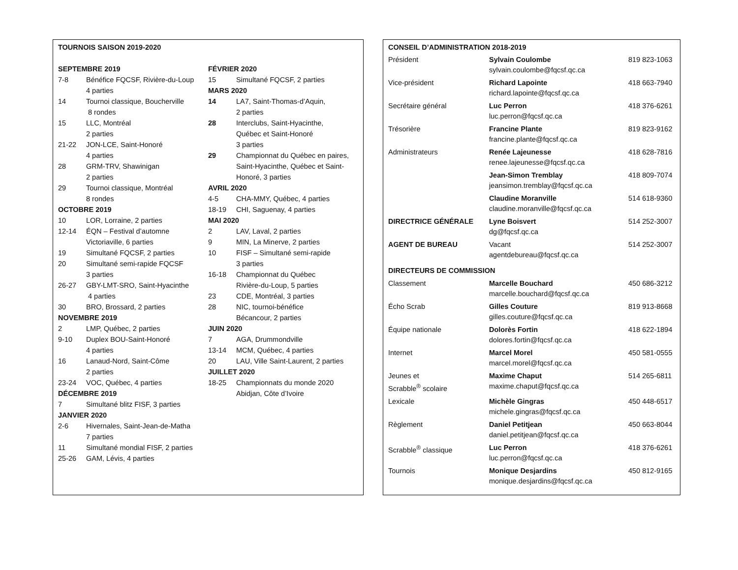TOURNOIS SAISON 2019-2020
SEPTEMBRE 2019
| 7-8 | Bénéfice FQCSF, Rivière-du-Loup 4 parties |
| 14 | Tournoi classique, Boucherville 8 rondes |
| 15 | LLC, Montréal 2 parties |
| 21-22 | JON-LCE, Saint-Honoré 4 parties |
| 28 | GRM-TRV, Shawinigan 2 parties |
| 29 | Tournoi classique, Montréal 8 rondes |
OCTOBRE 2019
| 10 | LOR, Lorraine, 2 parties |
| 12-14 | ÉQN – Festival d’automne Victoriaville, 6 parties |
| 19 | Simultané FQCSF, 2 parties |
| 20 | Simultané semi-rapide FQCSF 3 parties |
| 26-27 | GBY-LMT-SRO, Saint-Hyacinthe 4 parties |
| 30 | BRO, Brossard, 2 parties |
NOVEMBRE 2019
| 2 | LMP, Québec, 2 parties |
| 9-10 | Duplex BOU-Saint-Honoré 4 parties |
| 16 | Lanaud-Nord, Saint-Côme 2 parties |
| 23-24 | VOC, Québec, 4 parties |
DÉCEMBRE 2019
| 7 | Simultané blitz FISF, 3 parties |
JANVIER 2020
| 2-6 | Hivernales, Saint-Jean-de-Matha 7 parties |
| 11 | Simultané mondial FISF, 2 parties |
| 25-26 | GAM, Lévis, 4 parties |
FÉVRIER 2020
| 15 | Simultané FQCSF, 2 parties |
MARS 2020
| 14 | LA7, Saint-Thomas-d’Aquin, 2 parties |
| 28 | Interclubs, Saint-Hyacinthe, Québec et Saint-Honoré 3 parties |
| 29 | Championnat du Québec en paires, Saint-Hyacinthe, Québec et Saint- Honoré, 3 parties |
AVRIL 2020
| 4-5 | CHA-MMY, Québec, 4 parties |
| 18-19 | CHI, Saguenay, 4 parties |
MAI 2020
| 2 | LAV, Laval, 2 parties |
| 9 | MIN, La Minerve, 2 parties |
| 10 | FISF – Simultané semi-rapide 3 parties |
| 16-18 | Championnat du Québec Rivière-du-Loup, 5 parties |
| 23 | CDE, Montréal, 3 parties |
| 28 | NIC, tournoi-bénéfice Bécancour, 2 parties |
JUIN 2020
| 7 | AGA, Drummondville |
| 13-14 | MCM, Québec, 4 parties |
| 20 | LAU, Ville Saint-Laurent, 2 parties |
JUILLET 2020
| 18-25 | Championnats du monde 2020 Abidjan, Côte d’Ivoire |
CONSEIL D’ADMINISTRATION 2018-2019
| Président | Sylvain Coulombe sylvain.coulombe@fqcsf.qc.ca | 819 823-1063 |
| Vice-président | Richard Lapointe richard.lapointe@fqcsf.qc.ca | 418 663-7940 |
| Secrétaire général | Luc Perron luc.perron@fqcsf.qc.ca | 418 376-6261 |
| Trésorière | Francine Plante francine.plante@fqcsf.qc.ca | 819 823-9162 |
| Administrateurs | Renée Lajeunesse renee.lajeunesse@fqcsf.qc.ca | 418 628-7816 |
| | Jean-Simon Tremblay jeansimon.tremblay@fqcsf.qc.ca | 418 809-7074 |
| | Claudine Moranville claudine.moranville@fqcsf.qc.ca | 514 618-9360 |
| DIRECTRICE GÉNÉRALE | Lyne Boisvert dg@fqcsf.qc.ca | 514 252-3007 |
| AGENT DE BUREAU | Vacant agentdebureau@fqcsf.qc.ca | 514 252-3007 |
| DIRECTEURS DE COMMISSION | | |
| Classement | Marcelle Bouchard marcelle.bouchard@fqcsf.qc.ca | 450 686-3212 |
| Écho Scrab | Gilles Couture gilles.couture@fqcsf.qc.ca | 819 913-8668 |
| Équipe nationale | Dolorès Fortin dolores.fortin@fqcsf.qc.ca | 418 622-1894 |
| Internet | Marcel Morel marcel.morel@fqcsf.qc.ca | 450 581-0555 |
| Jeunes et Scrabble<sup>®</sup> scolaire | Maxime Chaput maxime.chaput@fqcsf.qc.ca | 514 265-6811 |
| Lexicale | Michèle Gingras michele.gingras@fqcsf.qc.ca | 450 448-6517 |
| Règlement | Daniel Petitjean daniel.petitjean@fqcsf.qc.ca | 450 663-8044 |
| Scrabble<sup>®</sup> classique | Luc Perron luc.perron@fqcsf.qc.ca | 418 376-6261 |
| Tournois | Monique Desjardins monique.desjardins@fqcsf.qc.ca | 450 812-9165 |